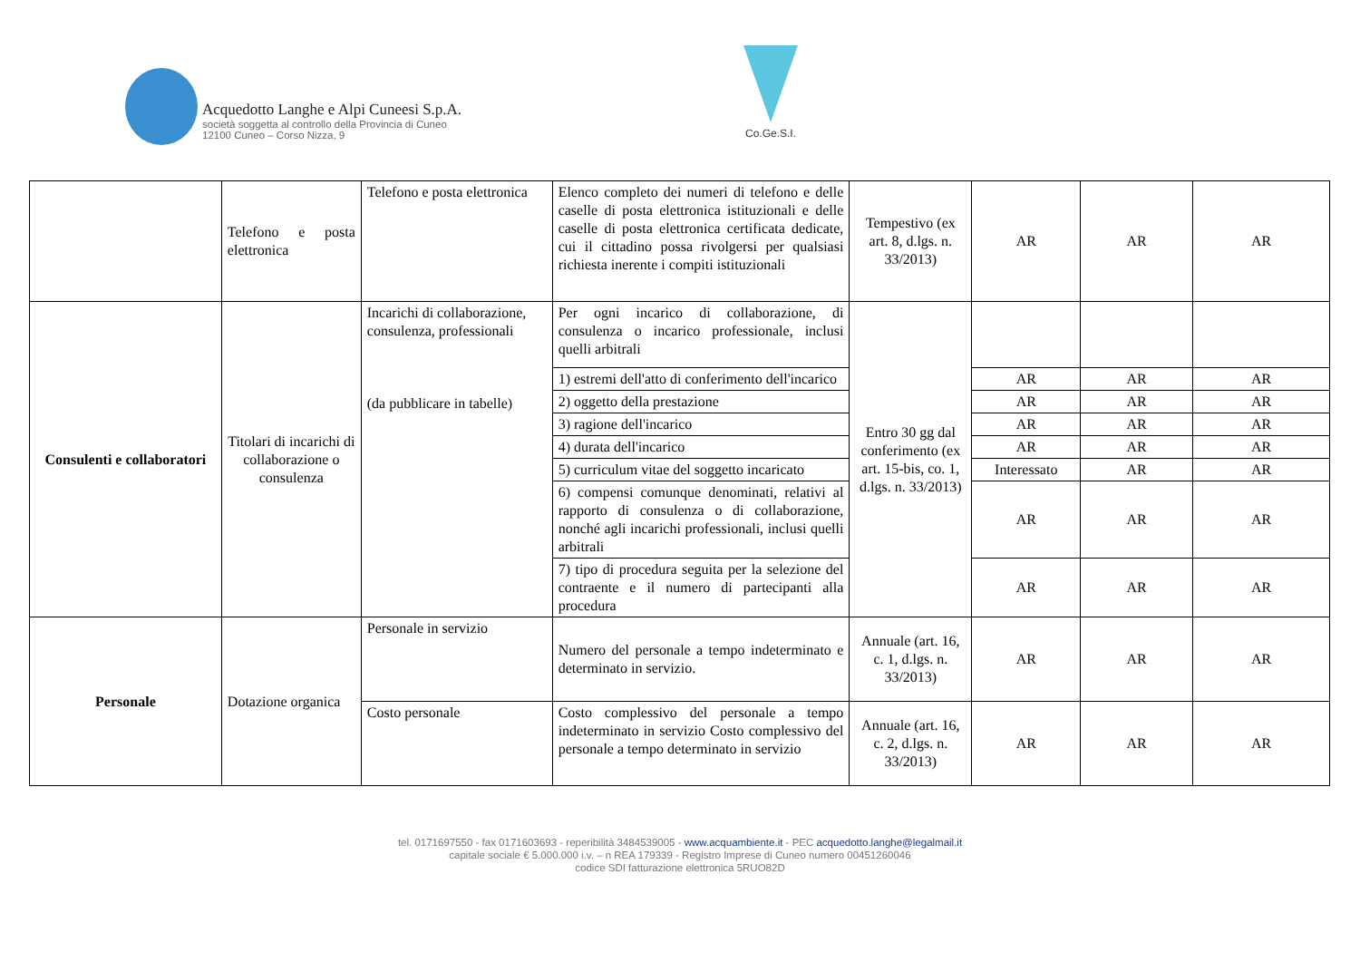Acquedotto Langhe e Alpi Cuneesi S.p.A.
società soggetta al controllo della Provincia di Cuneo
12100 Cuneo – Corso Nizza, 9
Co.Ge.S.I.
| | Telefono e posta elettronica | Telefono e posta elettronica | Elenco completo dei numeri di telefono e delle caselle di posta elettronica istituzionali e delle caselle di posta elettronica certificata dedicate, cui il cittadino possa rivolgersi per qualsiasi richiesta inerente i compiti istituzionali | Tempestivo (ex art. 8, d.lgs. n. 33/2013) | AR | AR | AR |
| Consulenti e collaboratori | Titolari di incarichi di collaborazione o consulenza | Incarichi di collaborazione, consulenza, professionali (da pubblicare in tabelle) | Per ogni incarico di collaborazione, di consulenza o incarico professionale, inclusi quelli arbitrali | Entro 30 gg dal conferimento (ex art. 15-bis, co. 1, d.lgs. n. 33/2013) | | | |
| | | | 1) estremi dell'atto di conferimento dell'incarico | | AR | AR | AR |
| | | | 2) oggetto della prestazione | | AR | AR | AR |
| | | | 3) ragione dell'incarico | | AR | AR | AR |
| | | | 4) durata dell'incarico | | AR | AR | AR |
| | | | 5) curriculum vitae del soggetto incaricato | | Interessato | AR | AR |
| | | | 6) compensi comunque denominati, relativi al rapporto di consulenza o di collaborazione, nonché agli incarichi professionali, inclusi quelli arbitrali | | AR | AR | AR |
| | | | 7) tipo di procedura seguita per la selezione del contraente e il numero di partecipanti alla procedura | | AR | AR | AR |
| Personale | Dotazione organica | Personale in servizio | Numero del personale a tempo indeterminato e determinato in servizio. | Annuale (art. 16, c. 1, d.lgs. n. 33/2013) | AR | AR | AR |
| | | Costo personale | Costo complessivo del personale a tempo indeterminato in servizio Costo complessivo del personale a tempo determinato in servizio | Annuale (art. 16, c. 2, d.lgs. n. 33/2013) | AR | AR | AR |
tel. 0171697550 - fax 0171603693 - reperibilità 3484539005 - www.acquambiente.it - PEC acquedotto.langhe@legalmail.it
capitale sociale € 5.000.000 i.v. – n REA 179339 - Registro Imprese di Cuneo numero 00451260046
codice SDI fatturazione elettronica 5RUO82D